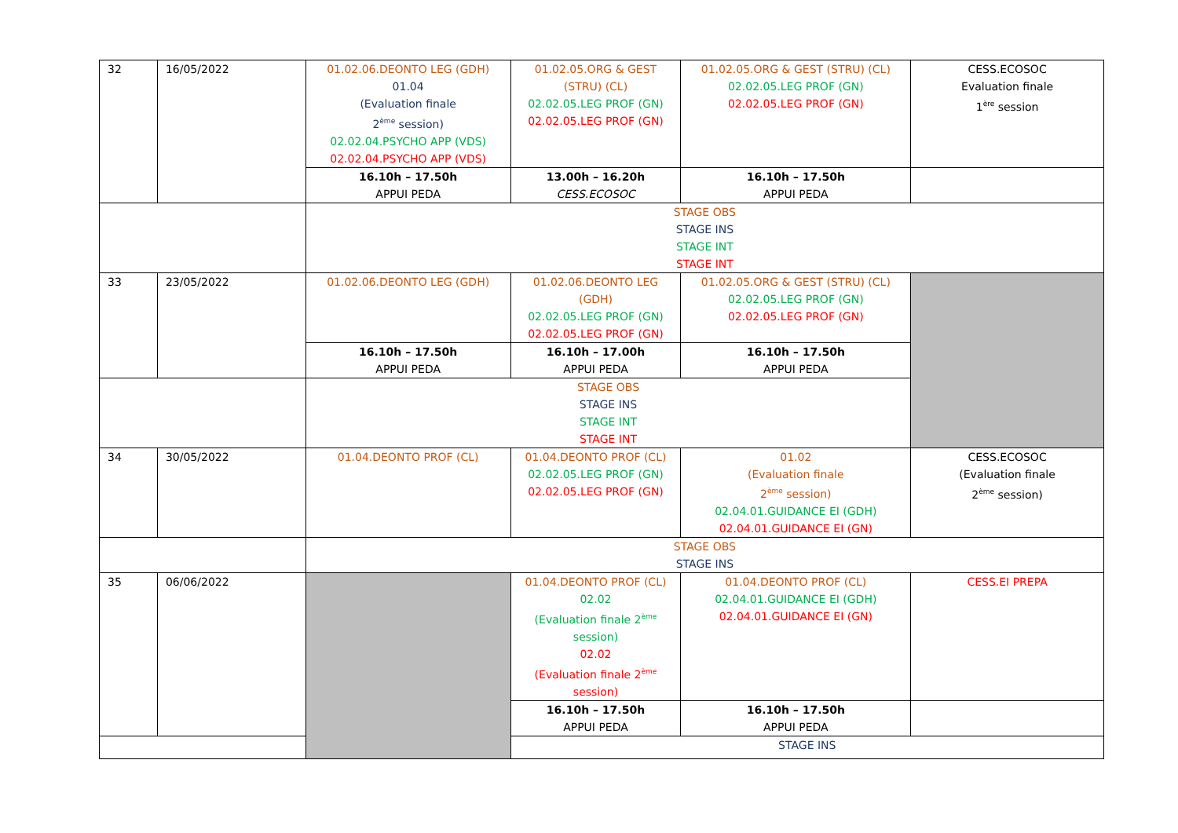| 32 | 16/05/2022 | 01.02.06.DEONTO LEG (GDH) 01.04 (Evaluation finale 2<sup>ème</sup> session) 02.02.04.PSYCHO APP (VDS) 02.02.04.PSYCHO APP (VDS) | 01.02.05.ORG & GEST (STRU) (CL) 02.02.05.LEG PROF (GN) 02.02.05.LEG PROF (GN) | 01.02.05.ORG & GEST (STRU) (CL) 02.02.05.LEG PROF (GN) 02.02.05.LEG PROF (GN) | CESS.ECOSOC Evaluation finale 1<sup>ère</sup> session |
| | | 16.10h – 17.50h APPUI PEDA | 13.00h – 16.20h CESS.ECOSOC | 16.10h – 17.50h APPUI PEDA | |
| | | STAGE OBS STAGE INS STAGE INT STAGE INT | | | |
| 33 | 23/05/2022 | 01.02.06.DEONTO LEG (GDH) | 01.02.06.DEONTO LEG (GDH) 02.02.05.LEG PROF (GN) 02.02.05.LEG PROF (GN) | 01.02.05.ORG & GEST (STRU) (CL) 02.02.05.LEG PROF (GN) 02.02.05.LEG PROF (GN) | |
| | | 16.10h – 17.50h APPUI PEDA | 16.10h – 17.00h APPUI PEDA | 16.10h – 17.50h APPUI PEDA | |
| | | STAGE OBS STAGE INS STAGE INT STAGE INT | | | |
| 34 | 30/05/2022 | 01.04.DEONTO PROF (CL) | 01.04.DEONTO PROF (CL) 02.02.05.LEG PROF (GN) 02.02.05.LEG PROF (GN) | 01.02 (Evaluation finale 2<sup>ème</sup> session) 02.04.01.GUIDANCE EI (GDH) 02.04.01.GUIDANCE EI (GN) | CESS.ECOSOC (Evaluation finale 2<sup>ème</sup> session) |
| | | STAGE OBS STAGE INS | | | |
| 35 | 06/06/2022 | | 01.04.DEONTO PROF (CL) 02.02 (Evaluation finale 2<sup>ème</sup> session) 02.02 (Evaluation finale 2<sup>ème</sup> session) | 01.04.DEONTO PROF (CL) 02.04.01.GUIDANCE EI (GDH) 02.04.01.GUIDANCE EI (GN) | CESS.EI PREPA |
| | | | 16.10h – 17.50h APPUI PEDA | 16.10h – 17.50h APPUI PEDA | |
| | | | STAGE INS | | |